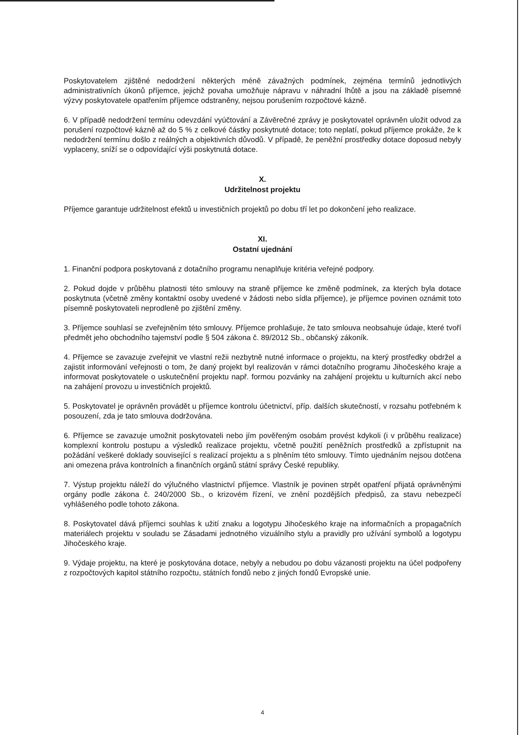Poskytovatelem zjištěné nedodržení některých méně závažných podmínek, zejména termínů jednotlivých administrativních úkonů příjemce, jejichž povaha umožňuje nápravu v náhradní lhůtě a jsou na základě písemné výzvy poskytovatele opatřením příjemce odstraněny, nejsou porušením rozpočtové kázně.
6. V případě nedodržení termínu odevzdání vyúčtování a Závěrečné zprávy je poskytovatel oprávněn uložit odvod za porušení rozpočtové kázně až do 5 % z celkové částky poskytnuté dotace; toto neplatí, pokud příjemce prokáže, že k nedodržení termínu došlo z reálných a objektivních důvodů. V případě, že peněžní prostředky dotace doposud nebyly vyplaceny, sníží se o odpovídající výši poskytnutá dotace.
X.
Udržitelnost projektu
Příjemce garantuje udržitelnost efektů u investičních projektů po dobu tří let po dokončení jeho realizace.
XI.
Ostatní ujednání
1. Finanční podpora poskytovaná z dotačního programu nenaplňuje kritéria veřejné podpory.
2. Pokud dojde v průběhu platnosti této smlouvy na straně příjemce ke změně podmínek, za kterých byla dotace poskytnuta (včetně změny kontaktní osoby uvedené v žádosti nebo sídla příjemce), je příjemce povinen oznámit toto písemně poskytovateli neprodleně po zjištění změny.
3. Příjemce souhlasí se zveřejněním této smlouvy. Příjemce prohlašuje, že tato smlouva neobsahuje údaje, které tvoří předmět jeho obchodního tajemství podle § 504 zákona č. 89/2012 Sb., občanský zákoník.
4. Příjemce se zavazuje zveřejnit ve vlastní režii nezbytně nutné informace o projektu, na který prostředky obdržel a zajistit informování veřejnosti o tom, že daný projekt byl realizován v rámci dotačního programu Jihočeského kraje a informovat poskytovatele o uskutečnění projektu např. formou pozvánky na zahájení projektu u kulturních akcí nebo na zahájení provozu u investičních projektů.
5. Poskytovatel je oprávněn provádět u příjemce kontrolu účetnictví, příp. dalších skutečností, v rozsahu potřebném k posouzení, zda je tato smlouva dodržována.
6. Příjemce se zavazuje umožnit poskytovateli nebo jím pověřeným osobám provést kdykoli (i v průběhu realizace) komplexní kontrolu postupu a výsledků realizace projektu, včetně použití peněžních prostředků a zpřístupnit na požádání veškeré doklady související s realizací projektu a s plněním této smlouvy. Tímto ujednáním nejsou dotčena ani omezena práva kontrolních a finančních orgánů státní správy České republiky.
7. Výstup projektu náleží do výlučného vlastnictví příjemce. Vlastník je povinen strpět opatření přijatá oprávněnými orgány podle zákona č. 240/2000 Sb., o krizovém řízení, ve znění pozdějších předpisů, za stavu nebezpečí vyhlášeného podle tohoto zákona.
8. Poskytovatel dává příjemci souhlas k užití znaku a logotypu Jihočeského kraje na informačních a propagačních materiálech projektu v souladu se Zásadami jednotného vizuálního stylu a pravidly pro užívání symbolů a logotypu Jihočeského kraje.
9. Výdaje projektu, na které je poskytována dotace, nebyly a nebudou po dobu vázanosti projektu na účel podpořeny z rozpočtových kapitol státního rozpočtu, státních fondů nebo z jiných fondů Evropské unie.
4